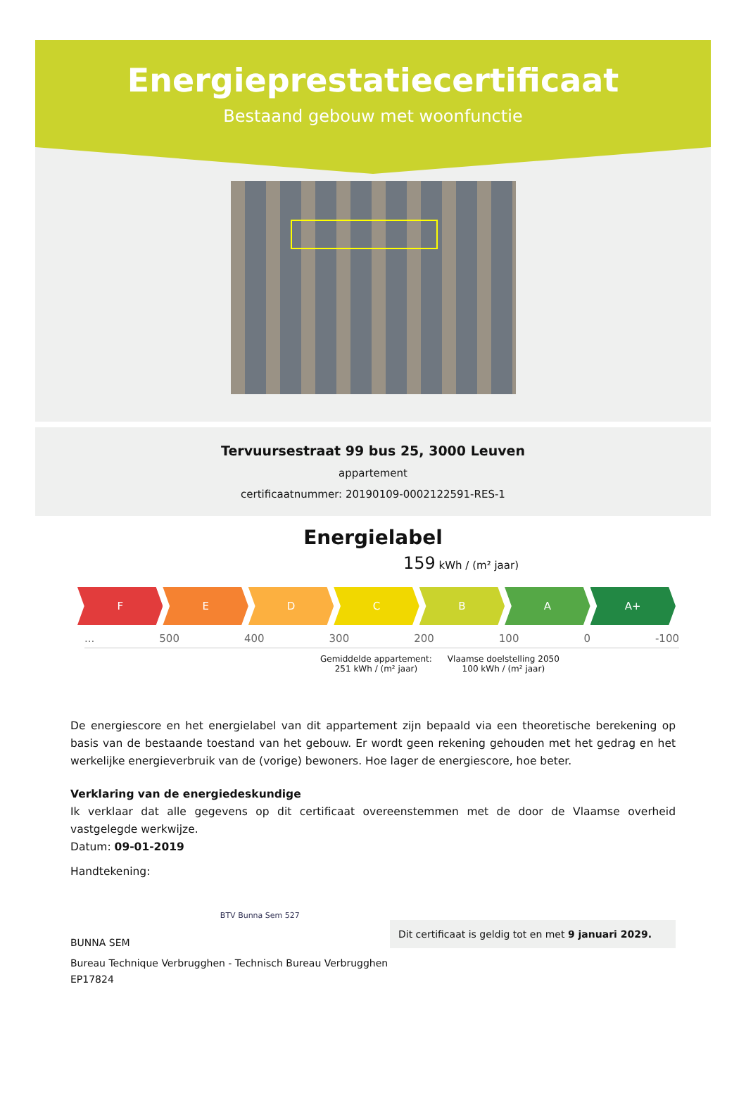Energieprestatiecertificaat
Bestaand gebouw met woonfunctie
Tervuursestraat 99 bus 25, 3000 Leuven
appartement
certificaatnummer: 20190109-0002122591-RES-1
Energielabel
159 kWh / (m² jaar)
F E D C B A A+
... 500 400 300 200 100 0 -100
Gemiddelde appartement:
251 kWh / (m² jaar)
Vlaamse doelstelling 2050
100 kWh / (m² jaar)
De energiescore en het energielabel van dit appartement zijn bepaald via een theoretische berekening op basis van de bestaande toestand van het gebouw. Er wordt geen rekening gehouden met het gedrag en het werkelijke energieverbruik van de (vorige) bewoners. Hoe lager de energiescore, hoe beter.
Verklaring van de energiedeskundige
Ik verklaar dat alle gegevens op dit certificaat overeenstemmen met de door de Vlaamse overheid vastgelegde werkwijze.
Datum: 09-01-2019
Handtekening:
BUNNA SEM
BTV Bunna Sem 527
Dit certificaat is geldig tot en met 9 januari 2029.
Bureau Technique Verbrugghen - Technisch Bureau Verbrugghen
EP17824